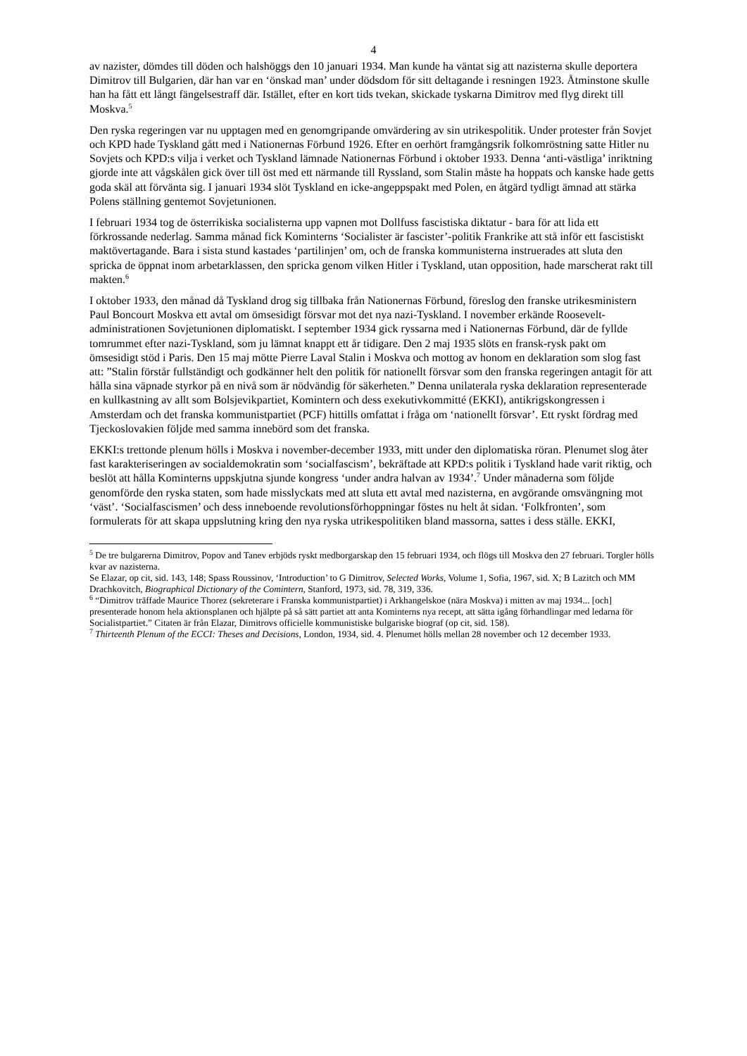4
av nazister, dömdes till döden och halshöggs den 10 januari 1934. Man kunde ha väntat sig att nazisterna skulle deportera Dimitrov till Bulgarien, där han var en ‘önskad man’ under dödsdom för sitt deltagande i resningen 1923. Åtminstone skulle han ha fått ett långt fängelsestraff där. Istället, efter en kort tids tvekan, skickade tyskarna Dimitrov med flyg direkt till Moskva.<sup>5</sup>
Den ryska regeringen var nu upptagen med en genomgripande omvärdering av sin utrikespolitik. Under protester från Sovjet och KPD hade Tyskland gått med i Nationernas Förbund 1926. Efter en oerhört framgångsrik folkomröstning satte Hitler nu Sovjets och KPD:s vilja i verket och Tyskland lämnade Nationernas Förbund i oktober 1933. Denna ‘anti-västliga’ inriktning gjorde inte att vågskålen gick över till öst med ett närmande till Ryssland, som Stalin måste ha hoppats och kanske hade getts goda skäl att förvänta sig. I januari 1934 slöt Tyskland en icke-angeppspakt med Polen, en åtgärd tydligt ämnad att stärka Polens ställning gentemot Sovjetunionen.
I februari 1934 tog de österrikiska socialisterna upp vapnen mot Dollfuss fascistiska diktatur - bara för att lida ett förkrossande nederlag. Samma månad fick Kominterns ‘Socialister är fascister’-politik Frankrike att stå inför ett fascistiskt maktövertagande. Bara i sista stund kastades ‘partilinjen’ om, och de franska kommunisterna instruerades att sluta den spricka de öppnat inom arbetarklassen, den spricka genom vilken Hitler i Tyskland, utan opposition, hade marscherat rakt till makten.<sup>6</sup>
I oktober 1933, den månad då Tyskland drog sig tillbaka från Nationernas Förbund, föreslog den franske utrikesministern Paul Boncourt Moskva ett avtal om ömsesidigt försvar mot det nya nazi-Tyskland. I november erkände Roosevelt-administrationen Sovjetunionen diplomatiskt. I september 1934 gick ryssarna med i Nationernas Förbund, där de fyllde tomrummet efter nazi-Tyskland, som ju lämnat knappt ett år tidigare. Den 2 maj 1935 slöts en fransk-rysk pakt om ömsesidigt stöd i Paris. Den 15 maj mötte Pierre Laval Stalin i Moskva och mottog av honom en deklaration som slog fast att: ”Stalin förstår fullständigt och godkänner helt den politik för nationellt försvar som den franska regeringen antagit för att hålla sina väpnade styrkor på en nivå som är nödvändig för säkerheten.” Denna unilaterala ryska deklaration representerade en kullkastning av allt som Bolsjevikpartiet, Komintern och dess exekutivkommitté (EKKI), antikrigskongressen i Amsterdam och det franska kommunistpartiet (PCF) hittills omfattat i fråga om ‘nationellt försvar’. Ett ryskt fördrag med Tjeckoslovakien följde med samma innebörd som det franska.
EKKI:s trettonde plenum hölls i Moskva i november-december 1933, mitt under den diplomatiska röran. Plenumet slog åter fast karakteriseringen av socialdemokratin som ‘socialfascism’, bekräftade att KPD:s politik i Tyskland hade varit riktig, och beslöt att hålla Kominterns uppskjutna sjunde kongress ‘under andra halvan av 1934’.<sup>7</sup> Under månaderna som följde genomförde den ryska staten, som hade misslyckats med att sluta ett avtal med nazisterna, en avgörande omsvängning mot ‘väst’. ‘Socialfascismen’ och dess inneboende revolutionsförhoppningar föstes nu helt åt sidan. ‘Folkfronten’, som formulerats för att skapa uppslutning kring den nya ryska utrikespolitiken bland massorna, sattes i dess ställe. EKKI,
<sup>5</sup> De tre bulgarerna Dimitrov, Popov and Tanev erbjöds ryskt medborgarskap den 15 februari 1934, och flögs till Moskva den 27 februari. Torgler hölls kvar av nazisterna.
Se Elazar, op cit, sid. 143, 148; Spass Roussinov, ‘Introduction’ to G Dimitrov, Selected Works, Volume 1, Sofia, 1967, sid. X; B Lazitch och MM Drachkovitch, Biographical Dictionary of the Comintern, Stanford, 1973, sid. 78, 319, 336.
<sup>6</sup> “Dimitrov träffade Maurice Thorez (sekreterare i Franska kommunistpartiet) i Arkhangelskoe (nära Moskva) i mitten av maj 1934... [och] presenterade honom hela aktionsplanen och hjälpte på så sätt partiet att anta Kominterns nya recept, att sätta igång förhandlingar med ledarna för Socialistpartiet.” Citaten är från Elazar, Dimitrovs officielle kommunistiske bulgariske biograf (op cit, sid. 158).
<sup>7</sup> Thirteenth Plenum of the ECCI: Theses and Decisions, London, 1934, sid. 4. Plenumet hölls mellan 28 november och 12 december 1933.